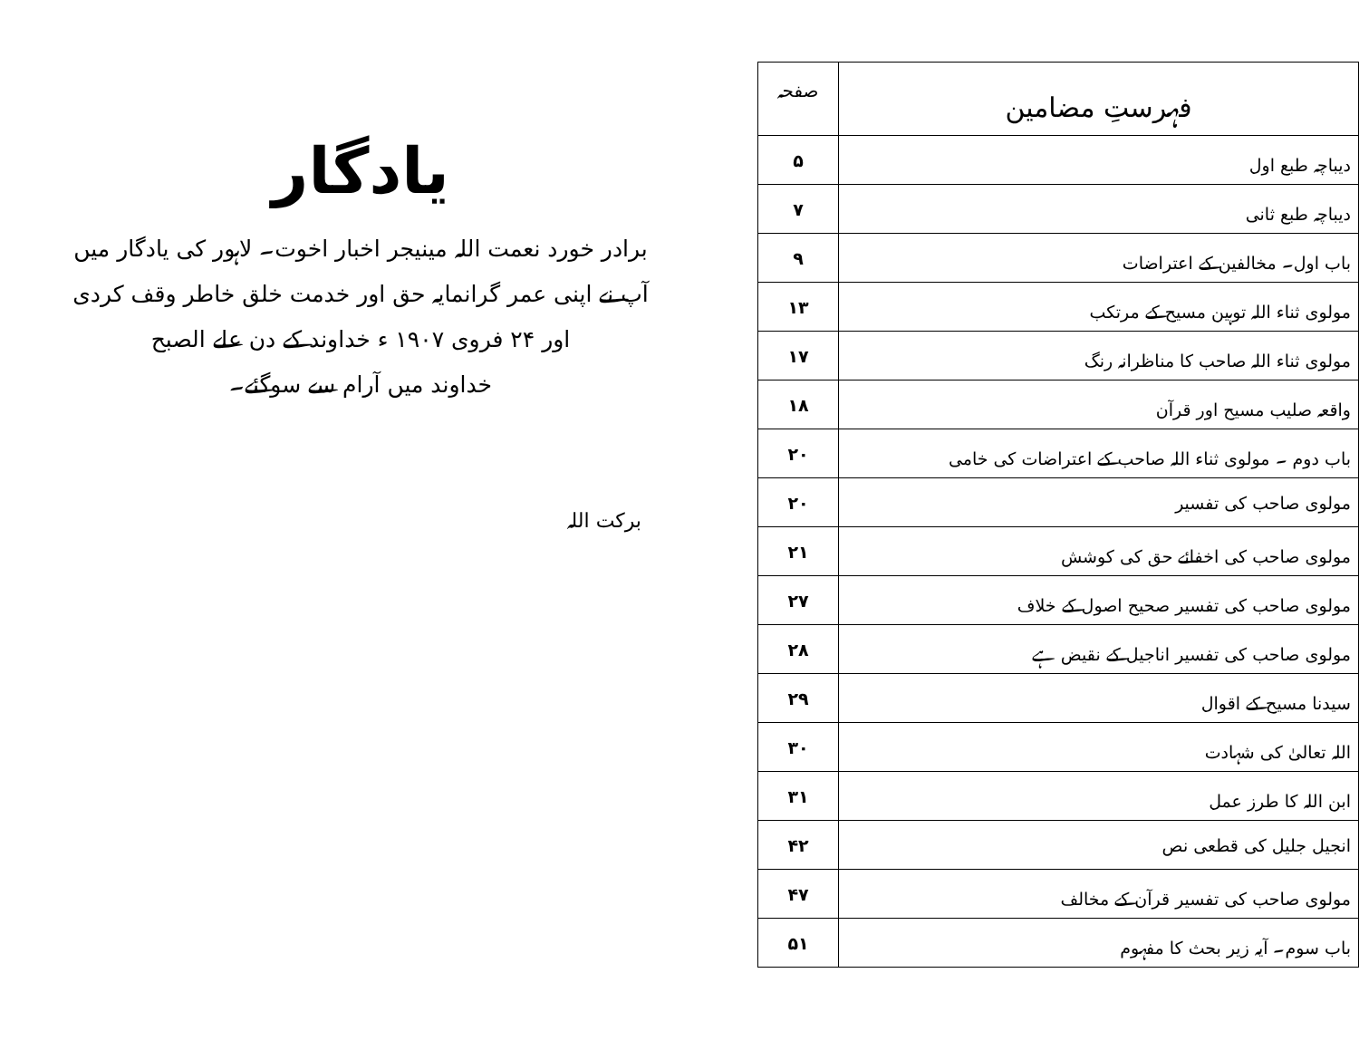| فہرستِ مضامین | صفحہ |
| --- | --- |
| دیباچہ طبع اول | ۵ |
| دیباچہ طبع ثانی | ۷ |
| باب اول۔ مخالفین کے اعتراضات | ۹ |
| مولوی ثناء اللہ توہین مسیح کے مرتکب | ۱۳ |
| مولوی ثناء اللہ صاحب کا مناظرانہ رنگ | ۱۷ |
| واقعہ صلیب مسیح اور قرآن | ۱۸ |
| باب دوم ۔ مولوی ثناء اللہ صاحب کے اعتراضات کی خامی | ۲۰ |
| مولوی صاحب کی تفسیر | ۲۰ |
| مولوی صاحب کی اخفائے حق کی کوشش | ۲۱ |
| مولوی صاحب کی تفسیر صحیح اصول کے خلاف | ۲۷ |
| مولوی صاحب کی تفسیر اناجیل کے نقیض ہے | ۲۸ |
| سیدنا مسیح کے اقوال | ۲۹ |
| اللہ تعالیٰ کی شہادت | ۳۰ |
| ابن اللہ کا طرز عمل | ۳۱ |
| انجیل جلیل کی قطعی نص | ۴۲ |
| مولوی صاحب کی تفسیر قرآن کے مخالف | ۴۷ |
| باب سوم۔ آیہ زیر بحث کا مفہوم | ۵۱ |
یادگار
برادر خورد نعمت اللہ مینیجر اخبار اخوت۔ لاہور کی یادگار میں
آپ نے اپنی عمر گرانمایہ حق اور خدمت خلق خاطر وقف کردی
اور ۲۴ فروی ۱۹۰۷ ء خداوند کے دن علے الصبح
خداوند میں آرام سے سوگئے۔
برکت اللہ